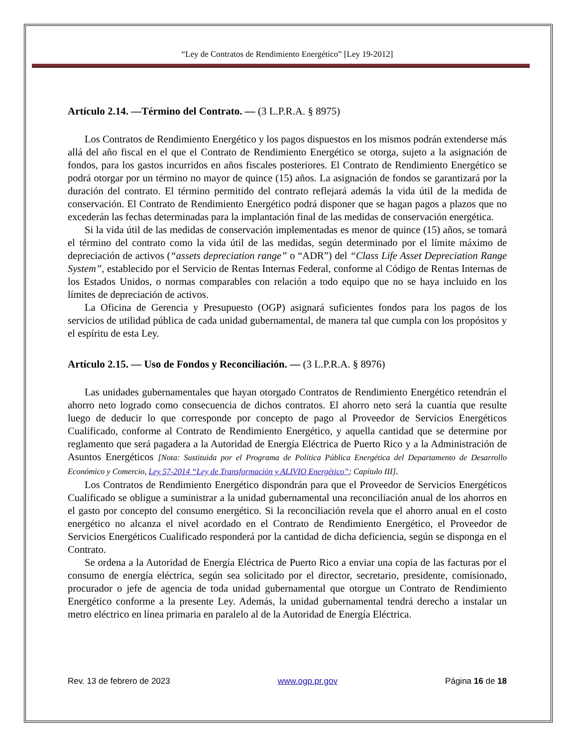“Ley de Contratos de Rendimiento Energético” [Ley 19-2012]
Artículo 2.14. —Término del Contrato. — (3 L.P.R.A. § 8975)
Los Contratos de Rendimiento Energético y los pagos dispuestos en los mismos podrán extenderse más allá del año fiscal en el que el Contrato de Rendimiento Energético se otorga, sujeto a la asignación de fondos, para los gastos incurridos en años fiscales posteriores. El Contrato de Rendimiento Energético se podrá otorgar por un término no mayor de quince (15) años. La asignación de fondos se garantizará por la duración del contrato. El término permitido del contrato reflejará además la vida útil de la medida de conservación. El Contrato de Rendimiento Energético podrá disponer que se hagan pagos a plazos que no excederán las fechas determinadas para la implantación final de las medidas de conservación energética.
Si la vida útil de las medidas de conservación implementadas es menor de quince (15) años, se tomará el término del contrato como la vida útil de las medidas, según determinado por el límite máximo de depreciación de activos (“assets depreciation range” o “ADR”) del “Class Life Asset Depreciation Range System”, establecido por el Servicio de Rentas Internas Federal, conforme al Código de Rentas Internas de los Estados Unidos, o normas comparables con relación a todo equipo que no se haya incluido en los límites de depreciación de activos.
La Oficina de Gerencia y Presupuesto (OGP) asignará suficientes fondos para los pagos de los servicios de utilidad pública de cada unidad gubernamental, de manera tal que cumpla con los propósitos y el espíritu de esta Ley.
Artículo 2.15. — Uso de Fondos y Reconciliación. — (3 L.P.R.A. § 8976)
Las unidades gubernamentales que hayan otorgado Contratos de Rendimiento Energético retendrán el ahorro neto logrado como consecuencia de dichos contratos. El ahorro neto será la cuantía que resulte luego de deducir lo que corresponde por concepto de pago al Proveedor de Servicios Energéticos Cualificado, conforme al Contrato de Rendimiento Energético, y aquella cantidad que se determine por reglamento que será pagadera a la Autoridad de Energía Eléctrica de Puerto Rico y a la Administración de Asuntos Energéticos [Nota: Sustituida por el Programa de Política Pública Energética del Departamento de Desarrollo Económico y Comercio, Ley 57-2014 “Ley de Transformación y ALIVIO Energético”; Capítulo III].
Los Contratos de Rendimiento Energético dispondrán para que el Proveedor de Servicios Energéticos Cualificado se obligue a suministrar a la unidad gubernamental una reconciliación anual de los ahorros en el gasto por concepto del consumo energético. Si la reconciliación revela que el ahorro anual en el costo energético no alcanza el nivel acordado en el Contrato de Rendimiento Energético, el Proveedor de Servicios Energéticos Cualificado responderá por la cantidad de dicha deficiencia, según se disponga en el Contrato.
Se ordena a la Autoridad de Energía Eléctrica de Puerto Rico a enviar una copia de las facturas por el consumo de energía eléctrica, según sea solicitado por el director, secretario, presidente, comisionado, procurador o jefe de agencia de toda unidad gubernamental que otorgue un Contrato de Rendimiento Energético conforme a la presente Ley. Además, la unidad gubernamental tendrá derecho a instalar un metro eléctrico en línea primaria en paralelo al de la Autoridad de Energía Eléctrica.
Rev. 13 de febrero de 2023 www.ogp.pr.gov Página 16 de 18